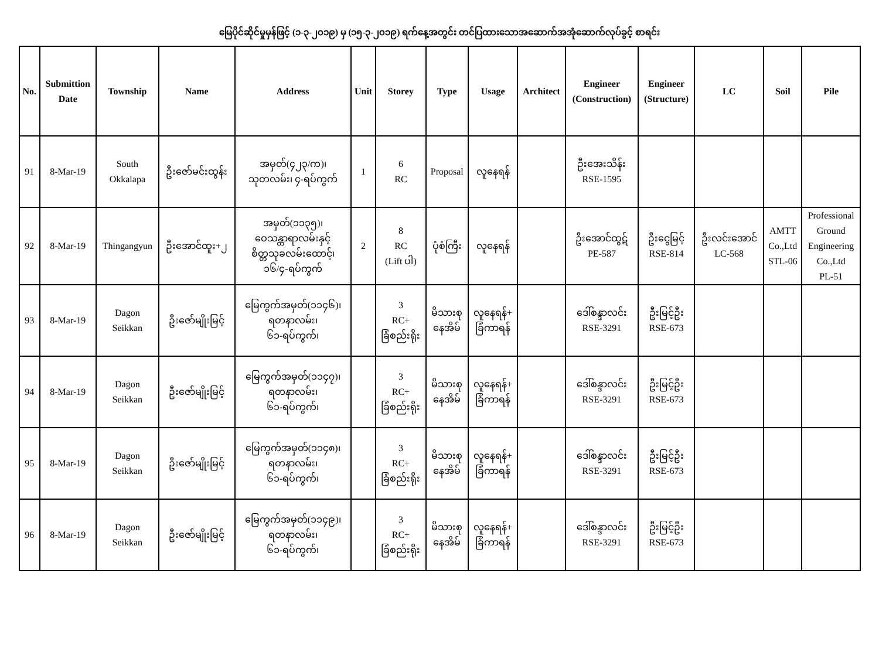မြေပိုင်ဆိုင်မှုမှန်ဖြင့် (၁-၃-၂၀၁၉) မှ (၁၅-၃-၂၀၁၉) ရက်နေ့အတွင်း တင်ပြထားသောအဆောက်အအုံဆောက်လုပ်ခွင့် စာရင်း
| No. | Submittion Date | Township | Name | Address | Unit | Storey | Type | Usage | Architect | Engineer (Construction) | Engineer (Structure) | LC | Soil | Pile |
| --- | --- | --- | --- | --- | --- | --- | --- | --- | --- | --- | --- | --- | --- | --- |
| 91 | 8-Mar-19 | South Okkalapa | ဦးဇော်မင်းထွန်း | အမှတ်(၄၂၃/က)၊ သုတလမ်း၊ ၄-ရပ်ကွက် | 1 | 6 RC | Proposal | လူနေရန် | | ဦးအေးသိန်း RSE-1595 | | | | |
| 92 | 8-Mar-19 | Thingangyun | ဦးအောင်ထူး+၂ | အမှတ်(၁၁၃၅)၊ ဝေသန္တာရာလမ်းနှင့် စိတ္တသုခလမ်းထောင့်၊ ၁၆/၄-ရပ်ကွက် | 2 | 8 RC (Lift ပါ) | ပုံစံကြီး | လူနေရန် | | ဦးအောင်ထွဋ် PE-587 | ဦးငွေမြင့် RSE-814 | ဦးလင်းအောင် LC-568 | AMTT Co.,Ltd STL-06 | Professional Ground Engineering Co.,Ltd PL-51 |
| 93 | 8-Mar-19 | Dagon Seikkan | ဦးဇော်မျိုးမြင့် | မြေကွက်အမှတ်(၁၁၄၆)၊ ရတနာလမ်း၊ ၆၁-ရပ်ကွက်၊ | | 3 RC+ ခြံစည်းရိုး | မိသားစု နေအိမ် | လူနေရန်+ ခြံကာရန် | | ဒေါ်စန္ဒာလင်း RSE-3291 | ဦးမြင့်ဦး RSE-673 | | | |
| 94 | 8-Mar-19 | Dagon Seikkan | ဦးဇော်မျိုးမြင့် | မြေကွက်အမှတ်(၁၁၄၇)၊ ရတနာလမ်း၊ ၆၁-ရပ်ကွက်၊ | | 3 RC+ ခြံစည်းရိုး | မိသားစု နေအိမ် | လူနေရန်+ ခြံကာရန် | | ဒေါ်စန္ဒာလင်း RSE-3291 | ဦးမြင့်ဦး RSE-673 | | | |
| 95 | 8-Mar-19 | Dagon Seikkan | ဦးဇော်မျိုးမြင့် | မြေကွက်အမှတ်(၁၁၄၈)၊ ရတနာလမ်း၊ ၆၁-ရပ်ကွက်၊ | | 3 RC+ ခြံစည်းရိုး | မိသားစု နေအိမ် | လူနေရန်+ ခြံကာရန် | | ဒေါ်စန္ဒာလင်း RSE-3291 | ဦးမြင့်ဦး RSE-673 | | | |
| 96 | 8-Mar-19 | Dagon Seikkan | ဦးဇော်မျိုးမြင့် | မြေကွက်အမှတ်(၁၁၄၉)၊ ရတနာလမ်း၊ ၆၁-ရပ်ကွက်၊ | | 3 RC+ ခြံစည်းရိုး | မိသားစု နေအိမ် | လူနေရန်+ ခြံကာရန် | | ဒေါ်စန္ဒာလင်း RSE-3291 | ဦးမြင့်ဦး RSE-673 | | | |